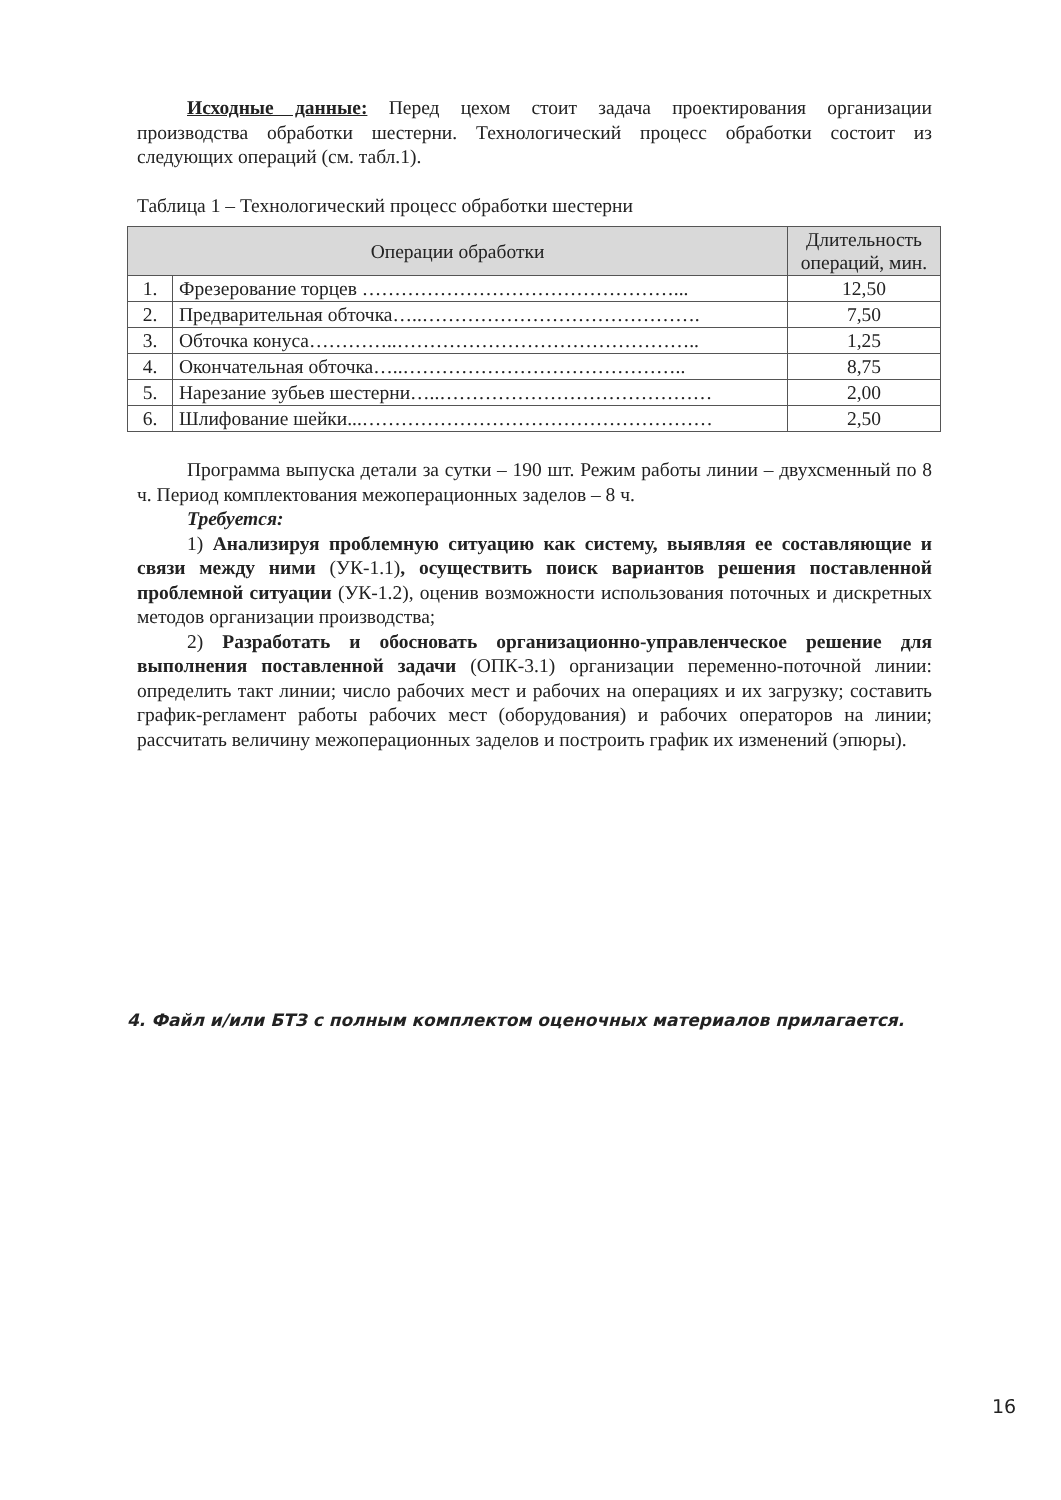Исходные данные: Перед цехом стоит задача проектирования организации производства обработки шестерни. Технологический процесс обработки состоит из следующих операций (см. табл.1).
Таблица 1 – Технологический процесс обработки шестерни
| Операции обработки | | Длительность операций, мин. |
| --- | --- | --- |
| 1. | Фрезерование торцев …………………………………………... | 12,50 |
| 2. | Предварительная обточка…..……………………………………. | 7,50 |
| 3. | Обточка конуса…………..……………………………………….. | 1,25 |
| 4. | Окончательная обточка…..…………………………………….. | 8,75 |
| 5. | Нарезание зубьев шестерни…..…………………………………… | 2,00 |
| 6. | Шлифование шейки...……………………………………………… | 2,50 |
Программа выпуска детали за сутки – 190 шт. Режим работы линии – двухсменный по 8 ч. Период комплектования межоперационных заделов – 8 ч.
Требуется:
1) Анализируя проблемную ситуацию как систему, выявляя ее составляющие и связи между ними (УК-1.1), осуществить поиск вариантов решения поставленной проблемной ситуации (УК-1.2), оценив возможности использования поточных и дискретных методов организации производства;
2) Разработать и обосновать организационно-управленческое решение для выполнения поставленной задачи (ОПК-3.1) организации переменно-поточной линии: определить такт линии; число рабочих мест и рабочих на операциях и их загрузку; составить график-регламент работы рабочих мест (оборудования) и рабочих операторов на линии; рассчитать величину межоперационных заделов и построить график их изменений (эпюры).
4. Файл и/или БТЗ с полным комплектом оценочных материалов прилагается.
16